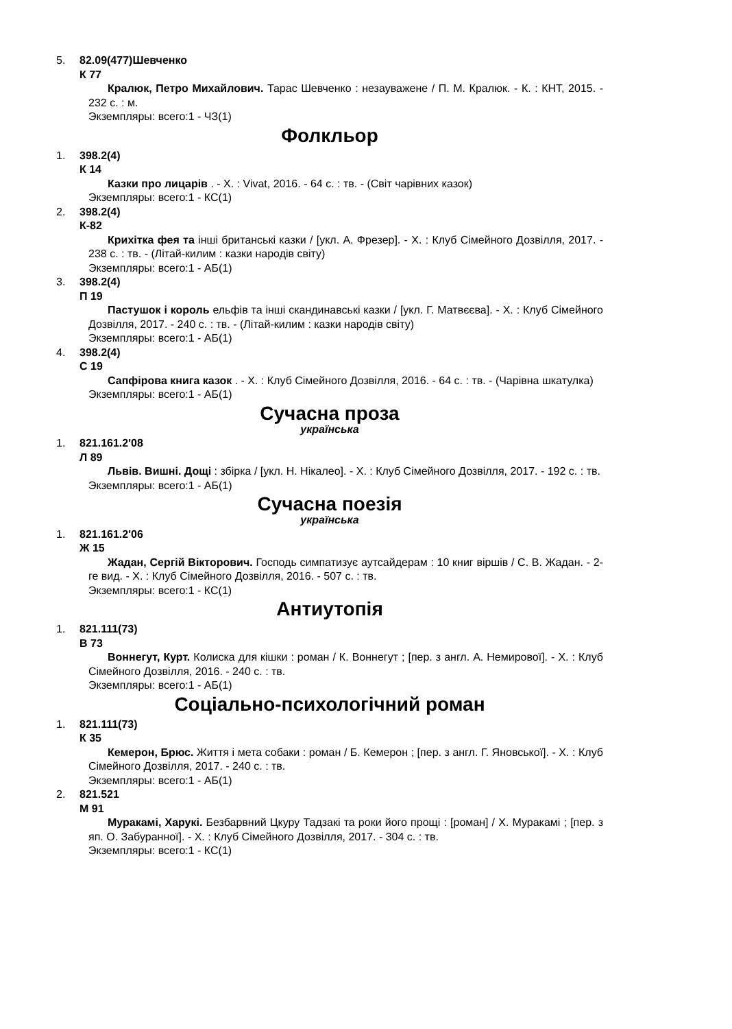5.
82.09(477)Шевченко
К 77
Кралюк, Петро Михайлович. Тарас Шевченко : незауважене / П. М. Кралюк. - К. : КНТ, 2015. - 232 с. : м.
Экземпляры: всего:1 - ЧЗ(1)
Фолкльор
1.
398.2(4)
К 14
Казки про лицарів . - Х. : Vivat, 2016. - 64 с. : тв. - (Світ чарівних казок)
Экземпляры: всего:1 - КС(1)
2.
398.2(4)
К-82
Крихітка фея та інші британські казки / [укл. А. Фрезер]. - Х. : Клуб Сімейного Дозвілля, 2017. - 238 с. : тв. - (Літай-килим : казки народів світу)
Экземпляры: всего:1 - АБ(1)
3.
398.2(4)
П 19
Пастушок і король ельфів та інші скандинавські казки / [укл. Г. Матвєєва]. - Х. : Клуб Сімейного Дозвілля, 2017. - 240 с. : тв. - (Літай-килим : казки народів світу)
Экземпляры: всего:1 - АБ(1)
4.
398.2(4)
С 19
Сапфірова книга казок . - Х. : Клуб Сімейного Дозвілля, 2016. - 64 с. : тв. - (Чарівна шкатулка)
Экземпляры: всего:1 - АБ(1)
Сучасна проза
українська
1.
821.161.2'08
Л 89
Львів. Вишні. Дощі : збірка / [укл. Н. Нікалео]. - Х. : Клуб Сімейного Дозвілля, 2017. - 192 с. : тв.
Экземпляры: всего:1 - АБ(1)
Сучасна поезія
українська
1.
821.161.2'06
Ж 15
Жадан, Сергій Вікторович. Господь симпатизує аутсайдерам : 10 книг віршів / С. В. Жадан. - 2-ге вид. - Х. : Клуб Сімейного Дозвілля, 2016. - 507 с. : тв.
Экземпляры: всего:1 - КС(1)
Антиутопія
1.
821.111(73)
В 73
Воннегут, Курт. Колиска для кішки : роман / К. Воннегут ; [пер. з англ. А. Немирової]. - Х. : Клуб Сімейного Дозвілля, 2016. - 240 с. : тв.
Экземпляры: всего:1 - АБ(1)
Соціально-психологічний роман
1.
821.111(73)
К 35
Кемерон, Брюс. Життя і мета собаки : роман / Б. Кемерон ; [пер. з англ. Г. Яновської]. - Х. : Клуб Сімейного Дозвілля, 2017. - 240 с. : тв.
Экземпляры: всего:1 - АБ(1)
2.
821.521
М 91
Муракамі, Харукі. Безбарвний Цкуру Тадзакі та роки його прощі : [роман] / Х. Муракамі ; [пер. з яп. О. Забуранної]. - Х. : Клуб Сімейного Дозвілля, 2017. - 304 с. : тв.
Экземпляры: всего:1 - КС(1)